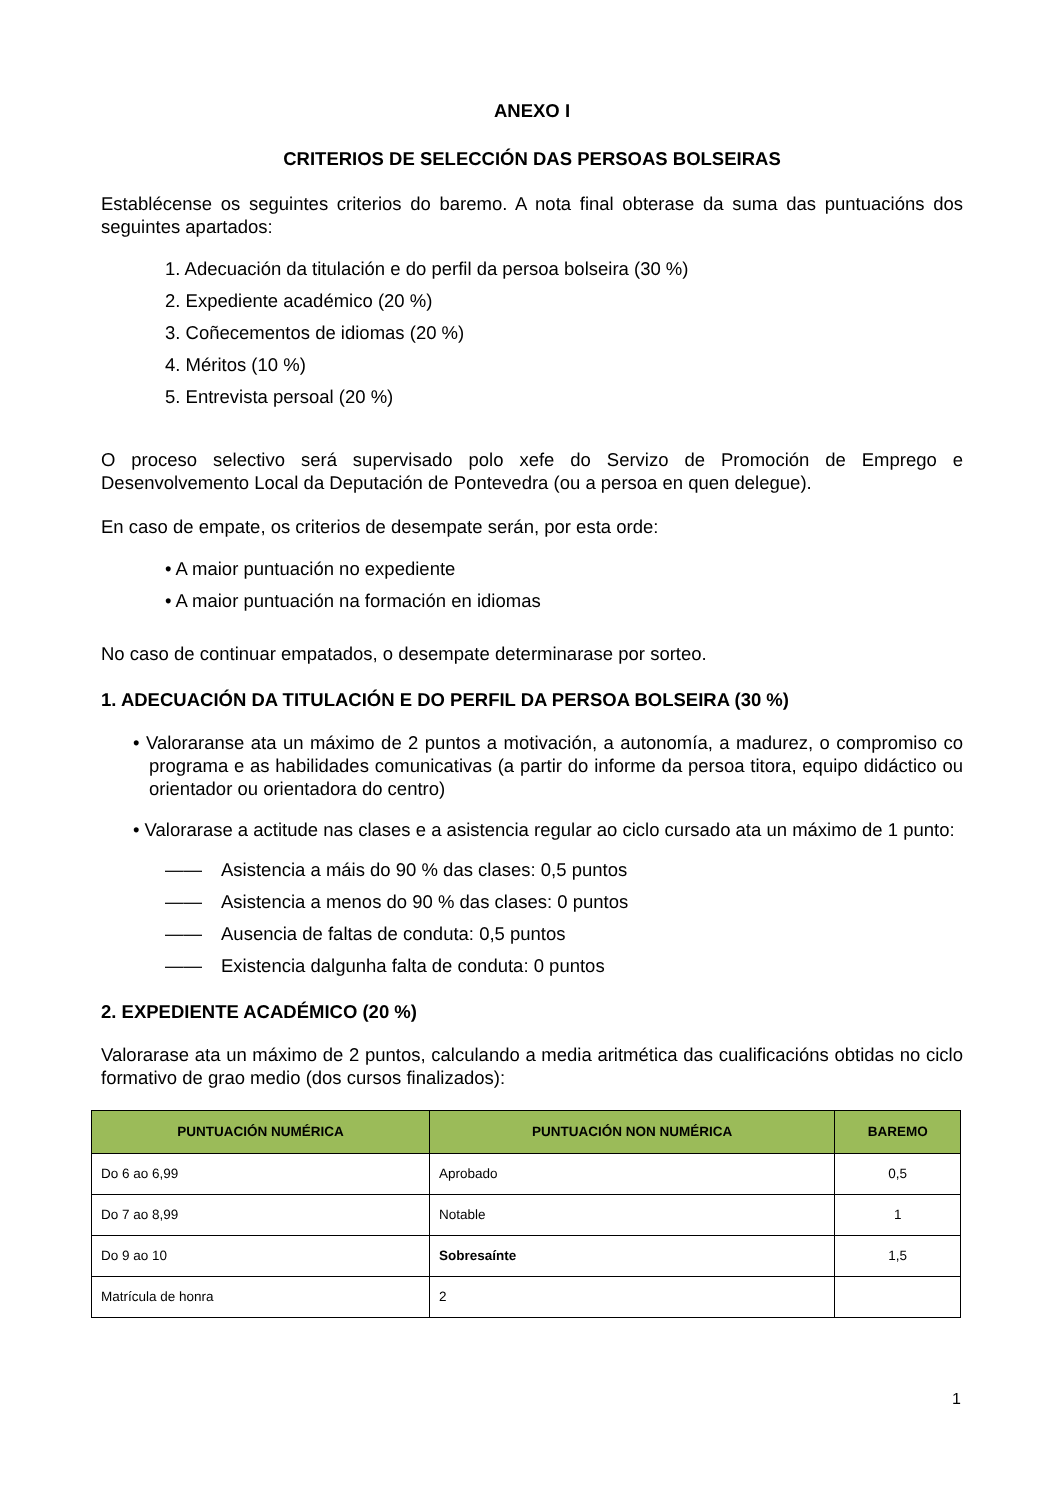ANEXO I
CRITERIOS DE SELECCIÓN DAS PERSOAS BOLSEIRAS
Establécense os seguintes criterios do baremo. A nota final obterase da suma das puntuacións dos seguintes apartados:
1. Adecuación da titulación e do perfil da persoa bolseira (30 %)
2. Expediente académico (20 %)
3. Coñecementos de idiomas (20 %)
4. Méritos (10 %)
5. Entrevista persoal (20 %)
O proceso selectivo será supervisado polo xefe do Servizo de Promoción de Emprego e Desenvolvemento Local da Deputación de Pontevedra (ou a persoa en quen delegue).
En caso de empate, os criterios de desempate serán, por esta orde:
• A maior puntuación no expediente
• A maior puntuación na formación en idiomas
No caso de continuar empatados, o desempate determinarase por sorteo.
1. ADECUACIÓN DA TITULACIÓN E DO PERFIL DA PERSOA BOLSEIRA (30 %)
• Valoraranse ata un máximo de 2 puntos a motivación, a autonomía, a madurez, o compromiso co programa e as habilidades comunicativas (a partir do informe da persoa titora, equipo didáctico ou orientador ou orientadora do centro)
• Valorarase a actitude nas clases e a asistencia regular ao ciclo cursado ata un máximo de 1 punto:
—— Asistencia a máis do 90 % das clases: 0,5 puntos
—— Asistencia a menos do 90 % das clases: 0 puntos
—— Ausencia de faltas de conduta: 0,5 puntos
—— Existencia dalgunha falta de conduta: 0 puntos
2. EXPEDIENTE ACADÉMICO (20 %)
Valorarase ata un máximo de 2 puntos, calculando a media aritmética das cualificacións obtidas no ciclo formativo de grao medio (dos cursos finalizados):
| PUNTUACIÓN NUMÉRICA | PUNTUACIÓN NON NUMÉRICA | BAREMO |
| --- | --- | --- |
| Do 6 ao 6,99 | Aprobado | 0,5 |
| Do 7 ao 8,99 | Notable | 1 |
| Do 9 ao 10 | Sobresaínte | 1,5 |
| Matrícula de honra | 2 | |
1